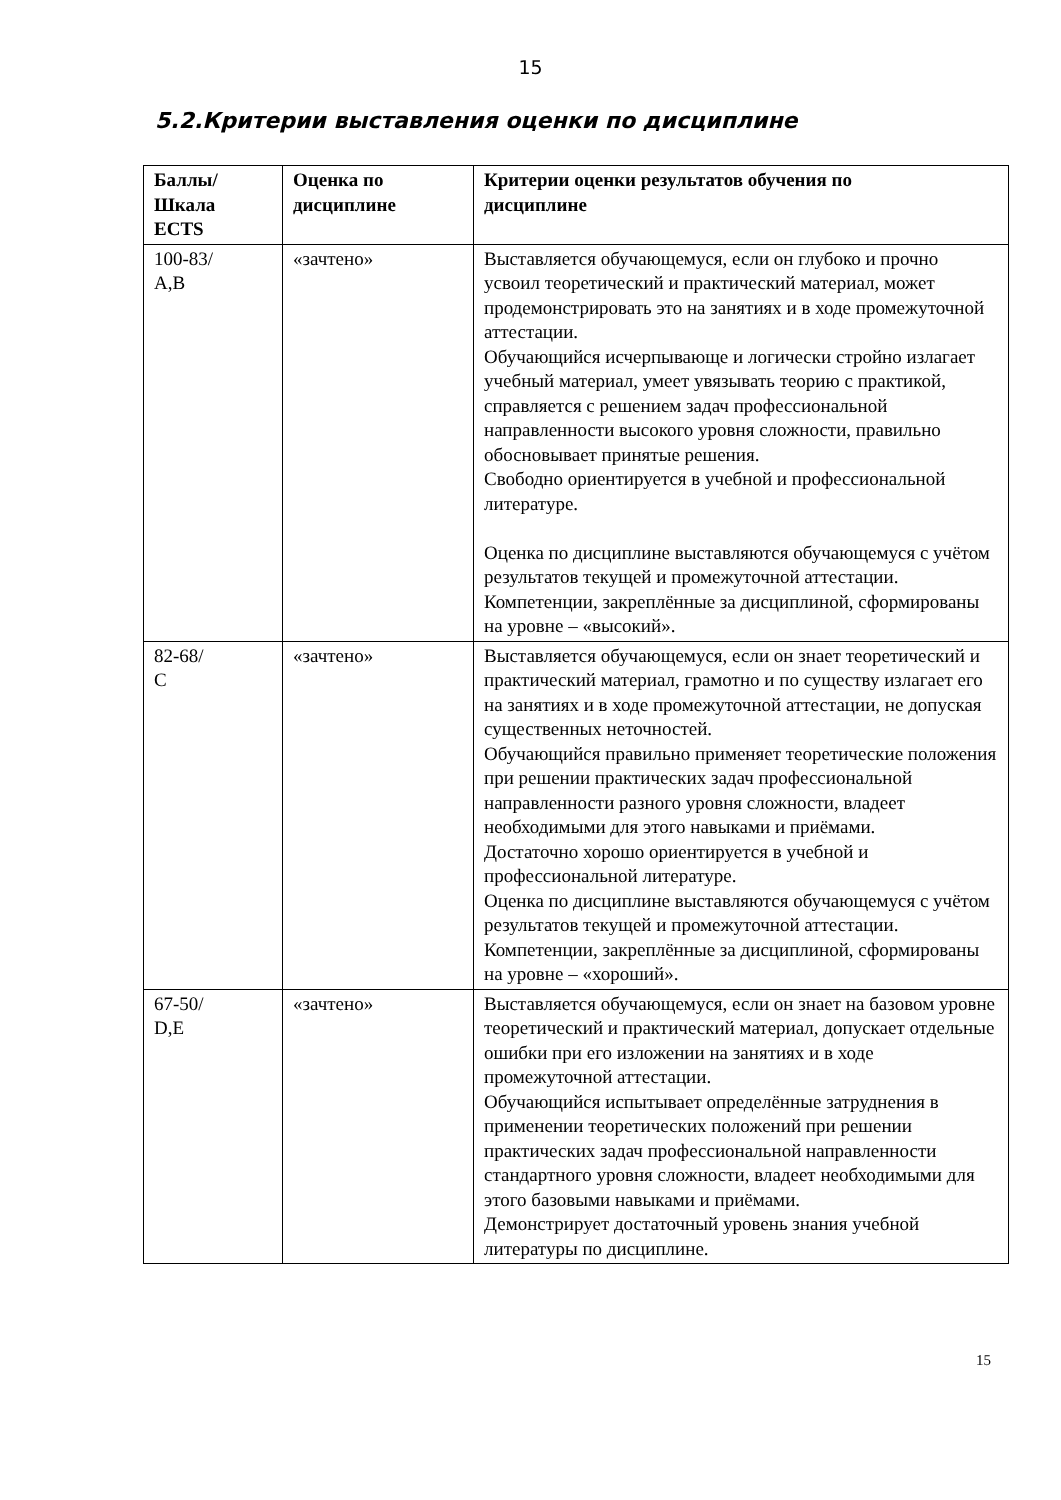15
5.2.Критерии выставления оценки по дисциплине
| Баллы/ Шкала ECTS | Оценка по дисциплине | Критерии оценки результатов обучения по дисциплине |
| --- | --- | --- |
| 100-83/ А,В | «зачтено» | Выставляется обучающемуся, если он глубоко и прочно усвоил теоретический и практический материал, может продемонстрировать это на занятиях и в ходе промежуточной аттестации. Обучающийся исчерпывающе и логически стройно излагает учебный материал, умеет увязывать теорию с практикой, справляется с решением задач профессиональной направленности высокого уровня сложности, правильно обосновывает принятые решения. Свободно ориентируется в учебной и профессиональной литературе. Оценка по дисциплине выставляются обучающемуся с учётом результатов текущей и промежуточной аттестации. Компетенции, закреплённые за дисциплиной, сформированы на уровне – «высокий». |
| 82-68/ С | «зачтено» | Выставляется обучающемуся, если он знает теоретический и практический материал, грамотно и по существу излагает его на занятиях и в ходе промежуточной аттестации, не допуская существенных неточностей. Обучающийся правильно применяет теоретические положения при решении практических задач профессиональной направленности разного уровня сложности, владеет необходимыми для этого навыками и приёмами. Достаточно хорошо ориентируется в учебной и профессиональной литературе. Оценка по дисциплине выставляются обучающемуся с учётом результатов текущей и промежуточной аттестации. Компетенции, закреплённые за дисциплиной, сформированы на уровне – «хороший». |
| 67-50/ D,E | «зачтено» | Выставляется обучающемуся, если он знает на базовом уровне теоретический и практический материал, допускает отдельные ошибки при его изложении на занятиях и в ходе промежуточной аттестации. Обучающийся испытывает определённые затруднения в применении теоретических положений при решении практических задач профессиональной направленности стандартного уровня сложности, владеет необходимыми для этого базовыми навыками и приёмами. Демонстрирует достаточный уровень знания учебной литературы по дисциплине. |
15